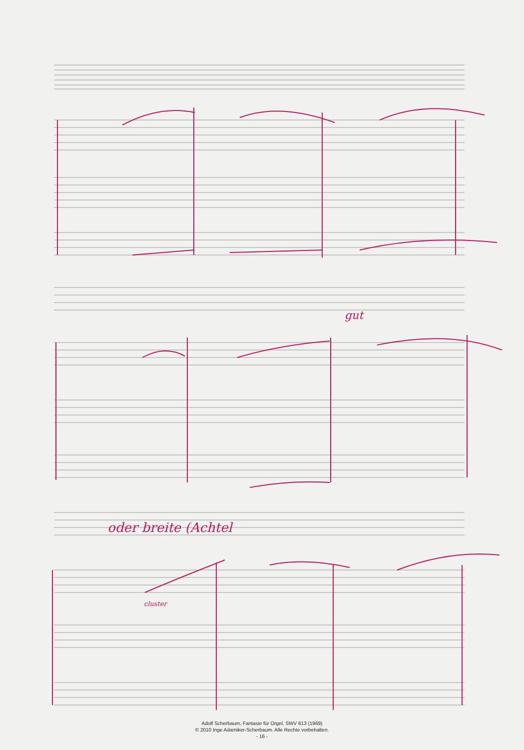gut
oder breite (Achtel
cluster
Adolf Scherbaum, Fantasie für Orgel, SWV 613 (1969)
© 2010 Inge Adamiker-Scherbaum. Alle Rechte vorbehalten.
- 16 -